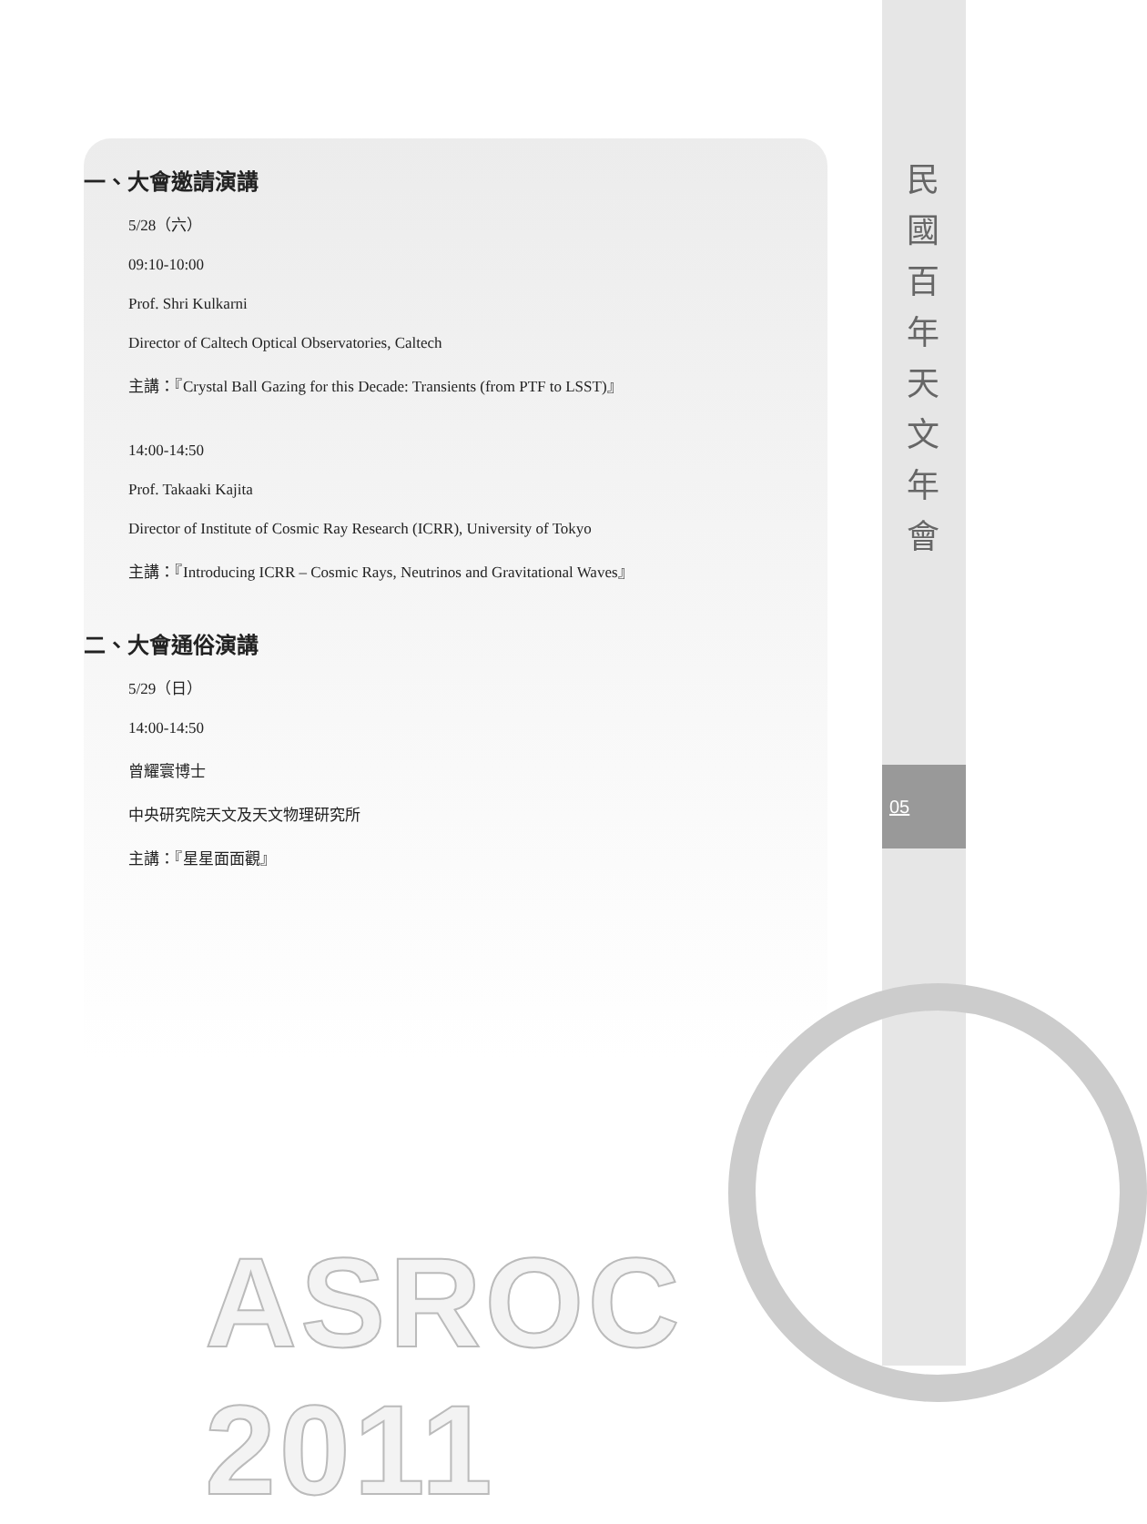民國百年天文年會
05
一、大會邀請演講
5/28（六）
09:10-10:00
Prof. Shri Kulkarni
Director of Caltech Optical Observatories, Caltech
主講：『Crystal Ball Gazing for this Decade: Transients (from PTF to LSST)』
14:00-14:50
Prof. Takaaki Kajita
Director of Institute of Cosmic Ray Research (ICRR), University of Tokyo
主講：『Introducing ICRR – Cosmic Rays, Neutrinos and Gravitational Waves』
二、大會通俗演講
5/29（日）
14:00-14:50
曾耀寰博士
中央研究院天文及天文物理研究所
主講：『星星面面觀』
ASROC 2011